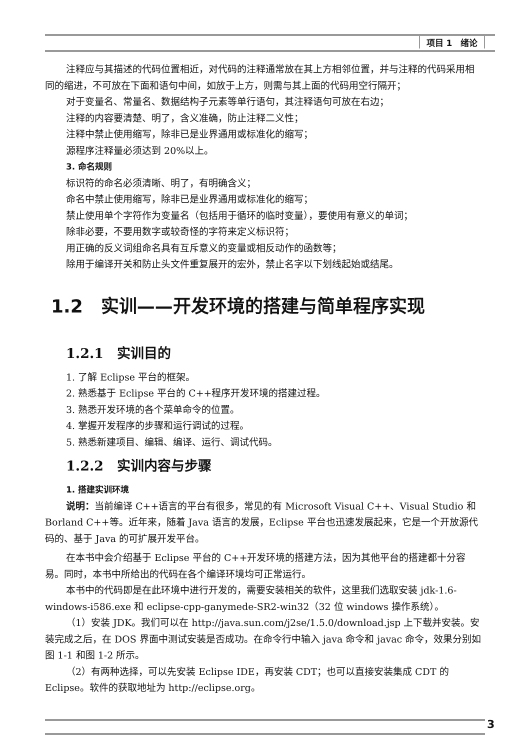项目 1　绪论
注释应与其描述的代码位置相近，对代码的注释通常放在其上方相邻位置，并与注释的代码采用相同的缩进，不可放在下面和语句中间，如放于上方，则需与其上面的代码用空行隔开；
对于变量名、常量名、数据结构子元素等单行语句，其注释语句可放在右边；
注释的内容要清楚、明了，含义准确，防止注释二义性；
注释中禁止使用缩写，除非已是业界通用或标准化的缩写；
源程序注释量必须达到 20%以上。
3. 命名规则
标识符的命名必须清晰、明了，有明确含义；
命名中禁止使用缩写，除非已是业界通用或标准化的缩写；
禁止使用单个字符作为变量名（包括用于循环的临时变量），要使用有意义的单词；
除非必要，不要用数字或较奇怪的字符来定义标识符；
用正确的反义词组命名具有互斥意义的变量或相反动作的函数等；
除用于编译开关和防止头文件重复展开的宏外，禁止名字以下划线起始或结尾。
1.2　实训——开发环境的搭建与简单程序实现
1.2.1　实训目的
1. 了解 Eclipse 平台的框架。
2. 熟悉基于 Eclipse 平台的 C++程序开发环境的搭建过程。
3. 熟悉开发环境的各个菜单命令的位置。
4. 掌握开发程序的步骤和运行调试的过程。
5. 熟悉新建项目、编辑、编译、运行、调试代码。
1.2.2　实训内容与步骤
1. 搭建实训环境
说明：当前编译 C++语言的平台有很多，常见的有 Microsoft Visual C++、Visual Studio 和 Borland C++等。近年来，随着 Java 语言的发展，Eclipse 平台也迅速发展起来，它是一个开放源代码的、基于 Java 的可扩展开发平台。
在本书中会介绍基于 Eclipse 平台的 C++开发环境的搭建方法，因为其他平台的搭建都十分容易。同时，本书中所给出的代码在各个编译环境均可正常运行。
本书中的代码即是在此环境中进行开发的，需要安装相关的软件，这里我们选取安装 jdk-1.6-windows-i586.exe 和 eclipse-cpp-ganymede-SR2-win32（32 位 windows 操作系统）。
（1）安装 JDK。我们可以在 http://java.sun.com/j2se/1.5.0/download.jsp 上下载并安装。安装完成之后，在 DOS 界面中测试安装是否成功。在命令行中输入 java 命令和 javac 命令，效果分别如图 1-1 和图 1-2 所示。
（2）有两种选择，可以先安装 Eclipse IDE，再安装 CDT；也可以直接安装集成 CDT 的 Eclipse。软件的获取地址为 http://eclipse.org。
3